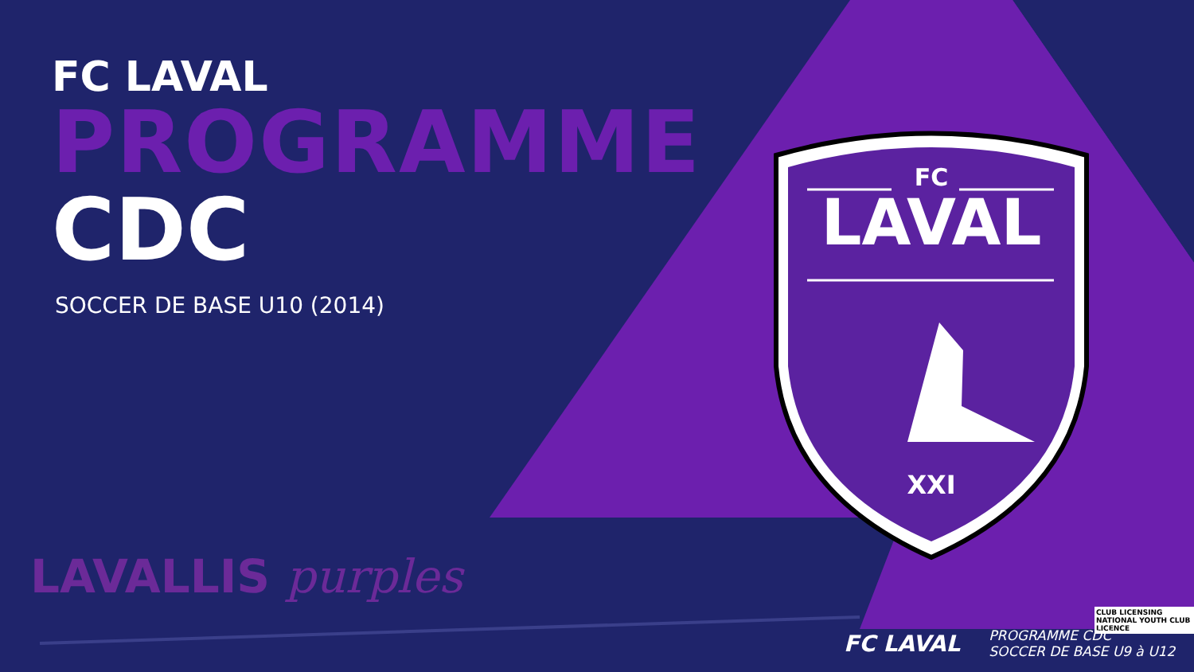FC LAVAL
PROGRAMME
CDC
SOCCER DE BASE U10 (2014)
FC
LAVAL
XXI
LAVALLIS purples
CLUB LICENSING
NATIONAL YOUTH CLUB LICENCE
FC LAVAL
PROGRAMME CDC
SOCCER DE BASE U9 à U12